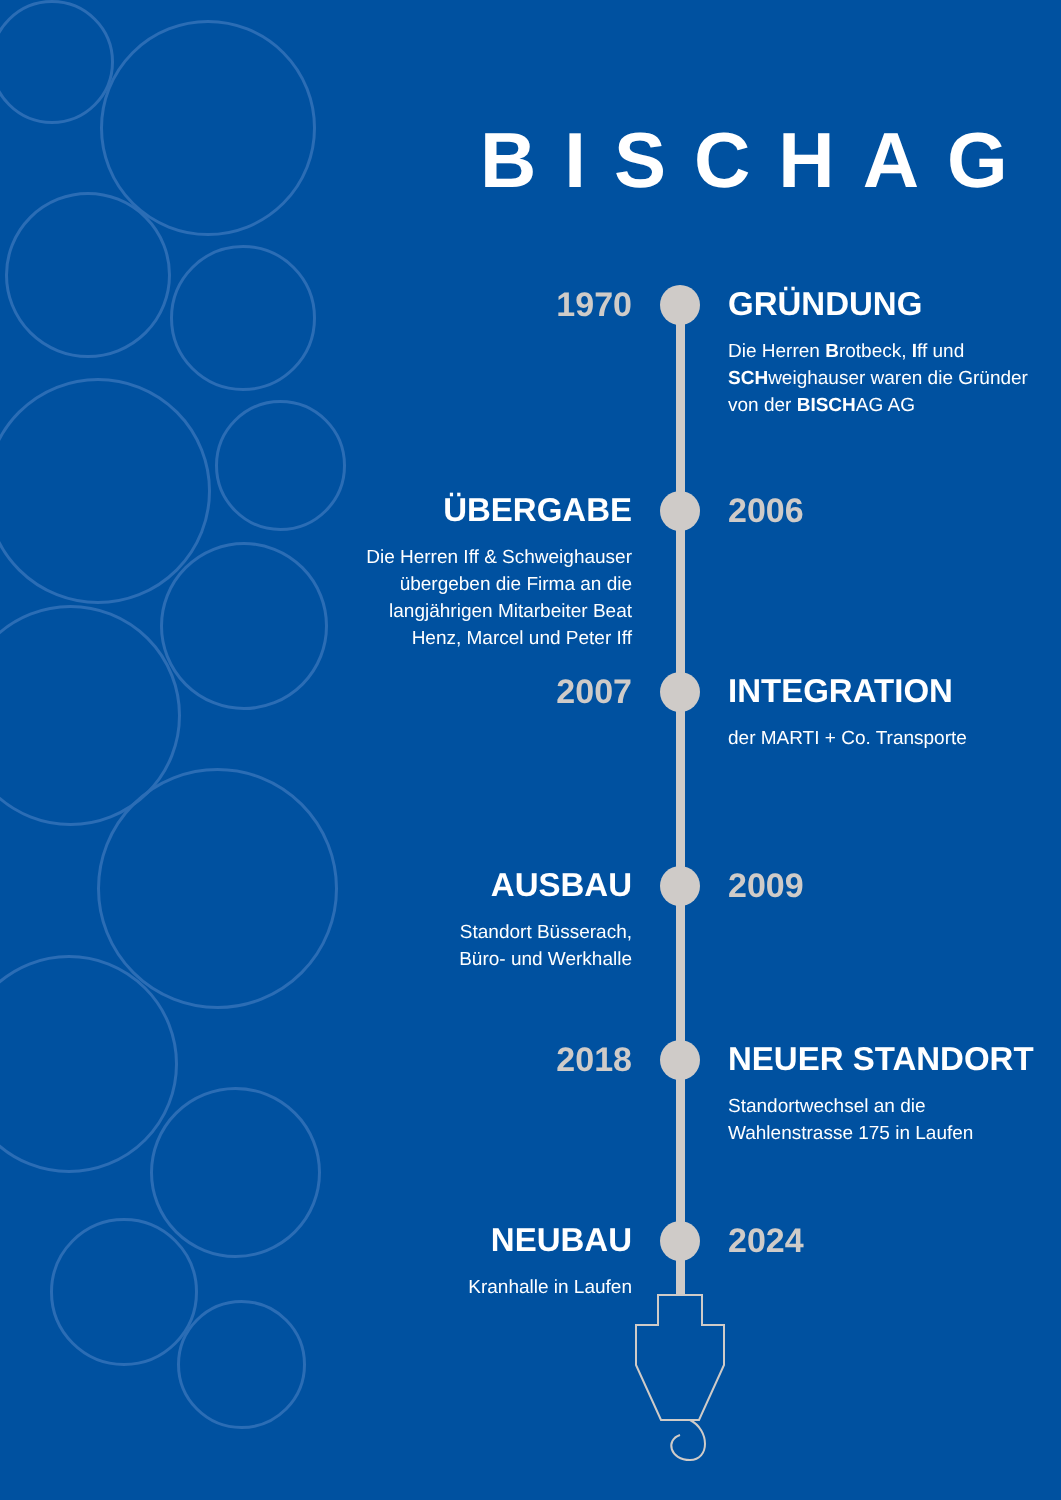BISCHAG
1970 GRÜNDUNG
Die Herren Brotbeck, Iff und SCHweighauser waren die Gründer von der BISCHAG AG
ÜBERGABE
Die Herren Iff & Schweighauser
übergeben die Firma an die
langjährigen Mitarbeiter Beat
Henz, Marcel und Peter Iff
2006
2007 INTEGRATION
der MARTI + Co. Transporte
AUSBAU
Standort Büsserach,
Büro- und Werkhalle
2009
2018 NEUER STANDORT
Standortwechsel an die Wahlenstrasse 175 in Laufen
NEUBAU
Kranhalle in Laufen
2024